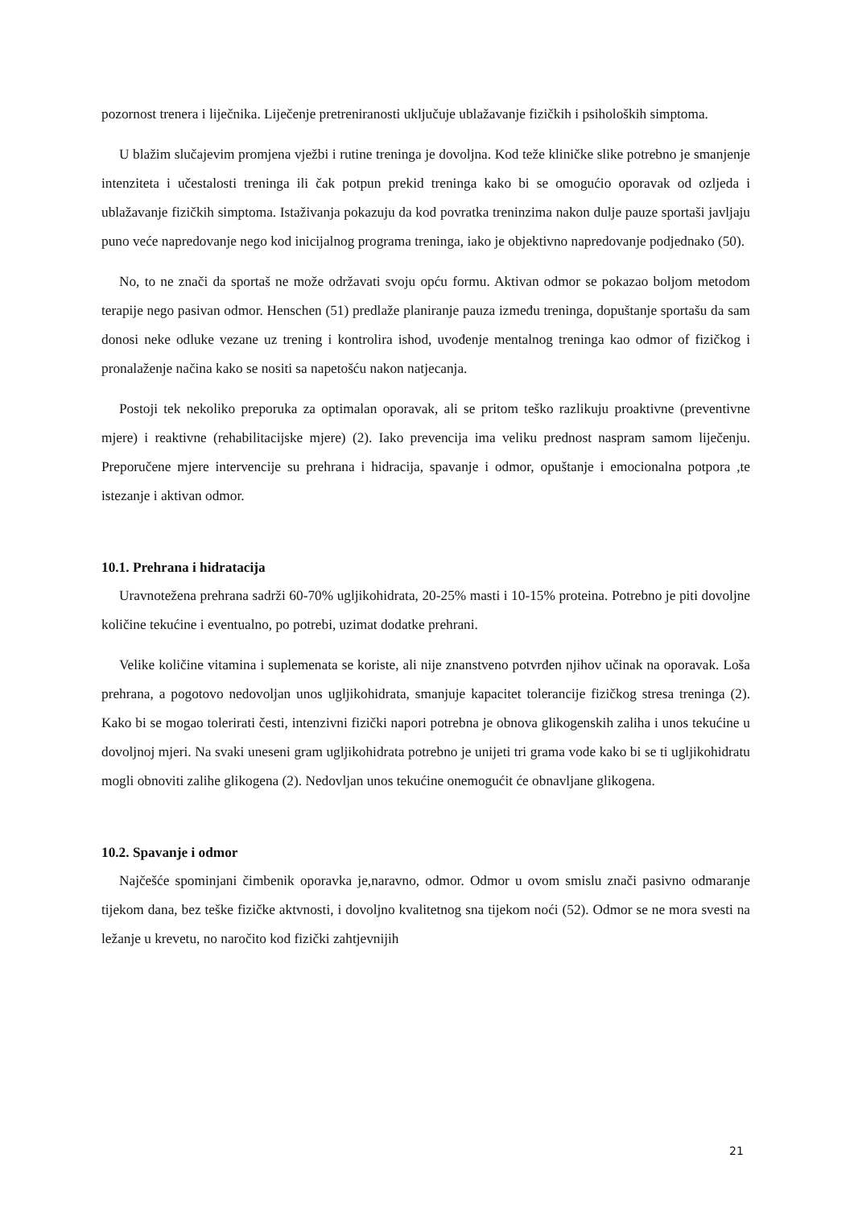pozornost trenera i liječnika. Liječenje pretreniranosti uključuje ublažavanje fizičkih i psiholoških simptoma.
U blažim slučajevim promjena vježbi i rutine treninga je dovoljna. Kod teže kliničke slike potrebno je smanjenje intenziteta i učestalosti treninga ili čak potpun prekid treninga kako bi se omogućio oporavak od ozljeda i ublažavanje fizičkih simptoma. Istaživanja pokazuju da kod povratka treninzima nakon dulje pauze sportaši javljaju puno veće napredovanje nego kod inicijalnog programa treninga, iako je objektivno napredovanje podjednako (50).
No, to ne znači da sportaš ne može održavati svoju opću formu. Aktivan odmor se pokazao boljom metodom terapije nego pasivan odmor. Henschen (51) predlaže planiranje pauza između treninga, dopuštanje sportašu da sam donosi neke odluke vezane uz trening i kontrolira ishod, uvođenje mentalnog treninga kao odmor of fizičkog i pronalaženje načina kako se nositi sa napetošću nakon natjecanja.
Postoji tek nekoliko preporuka za optimalan oporavak, ali se pritom teško razlikuju proaktivne (preventivne mjere) i reaktivne (rehabilitacijske mjere) (2). Iako prevencija ima veliku prednost naspram samom liječenju. Preporučene mjere intervencije su prehrana i hidracija, spavanje i odmor, opuštanje i emocionalna potpora ,te istezanje i aktivan odmor.
10.1. Prehrana i hidratacija
Uravnotežena prehrana sadrži 60-70% ugljikohidrata, 20-25% masti i 10-15% proteina. Potrebno je piti dovoljne količine tekućine i eventualno, po potrebi, uzimat dodatke prehrani.
Velike količine vitamina i suplemenata se koriste, ali nije znanstveno potvrđen njihov učinak na oporavak. Loša prehrana, a pogotovo nedovoljan unos ugljikohidrata, smanjuje kapacitet tolerancije fizičkog stresa treninga (2). Kako bi se mogao tolerirati česti, intenzivni fizički napori potrebna je obnova glikogenskih zaliha i unos tekućine u dovoljnoj mjeri. Na svaki uneseni gram ugljikohidrata potrebno je unijeti tri grama vode kako bi se ti ugljikohidratu mogli obnoviti zalihe glikogena (2). Nedovljan unos tekućine onemogućit će obnavljane glikogena.
10.2. Spavanje i odmor
Najčešće spominjani čimbenik oporavka je,naravno, odmor. Odmor u ovom smislu znači pasivno odmaranje tijekom dana, bez teške fizičke aktvnosti, i dovoljno kvalitetnog sna tijekom noći (52). Odmor se ne mora svesti na ležanje u krevetu, no naročito kod fizički zahtjevnijih
21